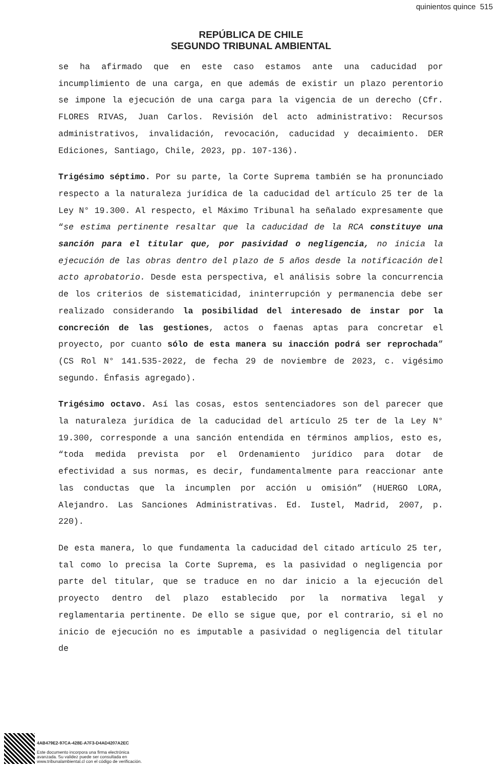quinientos quince 515
REPÚBLICA DE CHILE
SEGUNDO TRIBUNAL AMBIENTAL
se ha afirmado que en este caso estamos ante una caducidad por incumplimiento de una carga, en que además de existir un plazo perentorio se impone la ejecución de una carga para la vigencia de un derecho (Cfr. FLORES RIVAS, Juan Carlos. Revisión del acto administrativo: Recursos administrativos, invalidación, revocación, caducidad y decaimiento. DER Ediciones, Santiago, Chile, 2023, pp. 107-136).
Trigésimo séptimo. Por su parte, la Corte Suprema también se ha pronunciado respecto a la naturaleza jurídica de la caducidad del artículo 25 ter de la Ley N° 19.300. Al respecto, el Máximo Tribunal ha señalado expresamente que “se estima pertinente resaltar que la caducidad de la RCA constituye una sanción para el titular que, por pasividad o negligencia, no inicia la ejecución de las obras dentro del plazo de 5 años desde la notificación del acto aprobatorio. Desde esta perspectiva, el análisis sobre la concurrencia de los criterios de sistematicidad, ininterrupción y permanencia debe ser realizado considerando la posibilidad del interesado de instar por la concreción de las gestiones, actos o faenas aptas para concretar el proyecto, por cuanto sólo de esta manera su inacción podrá ser reprochada” (CS Rol N° 141.535-2022, de fecha 29 de noviembre de 2023, c. vigésimo segundo. Énfasis agregado).
Trigésimo octavo. Así las cosas, estos sentenciadores son del parecer que la naturaleza jurídica de la caducidad del artículo 25 ter de la Ley N° 19.300, corresponde a una sanción entendida en términos amplios, esto es, “toda medida prevista por el Ordenamiento jurídico para dotar de efectividad a sus normas, es decir, fundamentalmente para reaccionar ante las conductas que la incumplen por acción u omisión” (HUERGO LORA, Alejandro. Las Sanciones Administrativas. Ed. Iustel, Madrid, 2007, p. 220).
De esta manera, lo que fundamenta la caducidad del citado artículo 25 ter, tal como lo precisa la Corte Suprema, es la pasividad o negligencia por parte del titular, que se traduce en no dar inicio a la ejecución del proyecto dentro del plazo establecido por la normativa legal y reglamentaria pertinente. De ello se sigue que, por el contrario, si el no inicio de ejecución no es imputable a pasividad o negligencia del titular de
4AB479E2-97CA-428E-A7F3-D4AD4207A2EC
Este documento incorpora una firma electrónica
avanzada. Su validez puede ser consultada en
www.tribunalambiental.cl con el código de verificación.